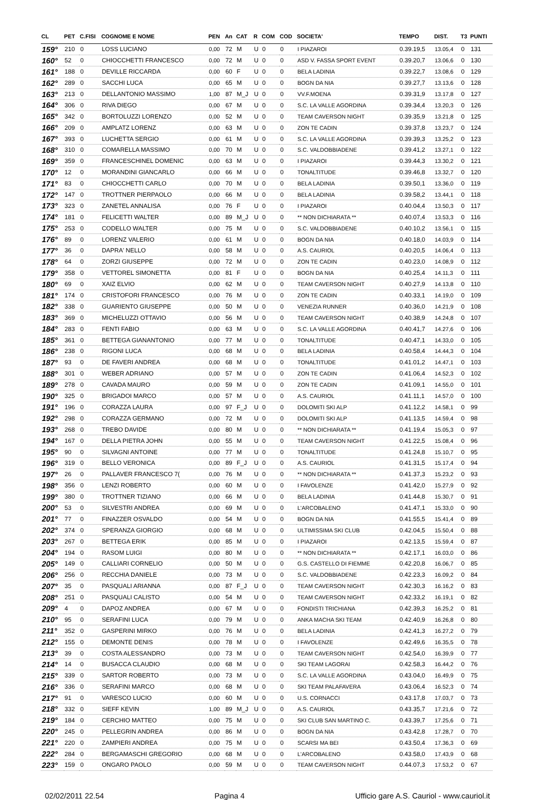| CL | PET | C.FISI | COGNOME E NOME | PEN | An | CAT | R | COM | COD | SOCIETA' | TEMPO | DIST. | T3 | PUNTI |
| --- | --- | --- | --- | --- | --- | --- | --- | --- | --- | --- | --- | --- | --- | --- |
| 159° | 210 | 0 | LOSS LUCIANO | 0,00 | 72 | M | U | 0 | 0 | I PIAZAROI | 0.39.19,5 | 13.05,4 | 0 | 131 |
| 160° | 52 | 0 | CHIOCCHETTI FRANCESCO | 0,00 | 72 | M | U | 0 | 0 | ASD V. FASSA SPORT EVENT | 0.39.20,7 | 13.06,6 | 0 | 130 |
| 161° | 188 | 0 | DEVILLE RICCARDA | 0,00 | 60 | F | U | 0 | 0 | BELA LADINIA | 0.39.22,7 | 13.08,6 | 0 | 129 |
| 162° | 289 | 0 | SACCHI LUCA | 0,00 | 65 | M | U | 0 | 0 | BOGN DA NIA | 0.39.27,7 | 13.13,6 | 0 | 128 |
| 163° | 213 | 0 | DELLANTONIO MASSIMO | 1,00 | 87 | M_J | U | 0 | 0 | VV.F.MOENA | 0.39.31,9 | 13.17,8 | 0 | 127 |
| 164° | 306 | 0 | RIVA DIEGO | 0,00 | 67 | M | U | 0 | 0 | S.C. LA VALLE AGORDINA | 0.39.34,4 | 13.20,3 | 0 | 126 |
| 165° | 342 | 0 | BORTOLUZZI LORENZO | 0,00 | 52 | M | U | 0 | 0 | TEAM CAVERSON NIGHT | 0.39.35,9 | 13.21,8 | 0 | 125 |
| 166° | 209 | 0 | AMPLATZ LORENZ | 0,00 | 63 | M | U | 0 | 0 | ZON TE CADIN | 0.39.37,8 | 13.23,7 | 0 | 124 |
| 167° | 393 | 0 | LUCHETTA SERGIO | 0,00 | 61 | M | U | 0 | 0 | S.C. LA VALLE AGORDINA | 0.39.39,3 | 13.25,2 | 0 | 123 |
| 168° | 310 | 0 | COMARELLA MASSIMO | 0,00 | 70 | M | U | 0 | 0 | S.C. VALDOBBIADENE | 0.39.41,2 | 13.27,1 | 0 | 122 |
| 169° | 359 | 0 | FRANCESCHINEL DOMENIC | 0,00 | 63 | M | U | 0 | 0 | I PIAZAROI | 0.39.44,3 | 13.30,2 | 0 | 121 |
| 170° | 12 | 0 | MORANDINI GIANCARLO | 0,00 | 66 | M | U | 0 | 0 | TONALTITUDE | 0.39.46,8 | 13.32,7 | 0 | 120 |
| 171° | 83 | 0 | CHIOCCHETTI CARLO | 0,00 | 70 | M | U | 0 | 0 | BELA LADINIA | 0.39.50,1 | 13.36,0 | 0 | 119 |
| 172° | 147 | 0 | TROTTNER PIERPAOLO | 0,00 | 66 | M | U | 0 | 0 | BELA LADINIA | 0.39.58,2 | 13.44,1 | 0 | 118 |
| 173° | 323 | 0 | ZANETEL ANNALISA | 0,00 | 76 | F | U | 0 | 0 | I PIAZAROI | 0.40.04,4 | 13.50,3 | 0 | 117 |
| 174° | 181 | 0 | FELICETTI WALTER | 0,00 | 89 | M_J | U | 0 | 0 | ** NON DICHIARATA ** | 0.40.07,4 | 13.53,3 | 0 | 116 |
| 175° | 253 | 0 | CODELLO WALTER | 0,00 | 75 | M | U | 0 | 0 | S.C. VALDOBBIADENE | 0.40.10,2 | 13.56,1 | 0 | 115 |
| 176° | 89 | 0 | LORENZ VALERIO | 0,00 | 61 | M | U | 0 | 0 | BOGN DA NIA | 0.40.18,0 | 14.03,9 | 0 | 114 |
| 177° | 36 | 0 | DAPRA' NELLO | 0,00 | 58 | M | U | 0 | 0 | A.S. CAURIOL | 0.40.20,5 | 14.06,4 | 0 | 113 |
| 178° | 64 | 0 | ZORZI GIUSEPPE | 0,00 | 72 | M | U | 0 | 0 | ZON TE CADIN | 0.40.23,0 | 14.08,9 | 0 | 112 |
| 179° | 358 | 0 | VETTOREL SIMONETTA | 0,00 | 81 | F | U | 0 | 0 | BOGN DA NIA | 0.40.25,4 | 14.11,3 | 0 | 111 |
| 180° | 69 | 0 | XAIZ ELVIO | 0,00 | 62 | M | U | 0 | 0 | TEAM CAVERSON NIGHT | 0.40.27,9 | 14.13,8 | 0 | 110 |
| 181° | 174 | 0 | CRISTOFORI FRANCESCO | 0,00 | 76 | M | U | 0 | 0 | ZON TE CADIN | 0.40.33,1 | 14.19,0 | 0 | 109 |
| 182° | 338 | 0 | GUARIENTO GIUSEPPE | 0,00 | 50 | M | U | 0 | 0 | VENEZIA RUNNER | 0.40.36,0 | 14.21,9 | 0 | 108 |
| 183° | 369 | 0 | MICHELUZZI OTTAVIO | 0,00 | 56 | M | U | 0 | 0 | TEAM CAVERSON NIGHT | 0.40.38,9 | 14.24,8 | 0 | 107 |
| 184° | 283 | 0 | FENTI FABIO | 0,00 | 63 | M | U | 0 | 0 | S.C. LA VALLE AGORDINA | 0.40.41,7 | 14.27,6 | 0 | 106 |
| 185° | 361 | 0 | BETTEGA GIANANTONIO | 0,00 | 77 | M | U | 0 | 0 | TONALTITUDE | 0.40.47,1 | 14.33,0 | 0 | 105 |
| 186° | 238 | 0 | RIGONI LUCA | 0,00 | 68 | M | U | 0 | 0 | BELA LADINIA | 0.40.58,4 | 14.44,3 | 0 | 104 |
| 187° | 93 | 0 | DE FAVERI ANDREA | 0,00 | 68 | M | U | 0 | 0 | TONALTITUDE | 0.41.01,2 | 14.47,1 | 0 | 103 |
| 188° | 301 | 0 | WEBER ADRIANO | 0,00 | 57 | M | U | 0 | 0 | ZON TE CADIN | 0.41.06,4 | 14.52,3 | 0 | 102 |
| 189° | 278 | 0 | CAVADA MAURO | 0,00 | 59 | M | U | 0 | 0 | ZON TE CADIN | 0.41.09,1 | 14.55,0 | 0 | 101 |
| 190° | 325 | 0 | BRIGADOI MARCO | 0,00 | 57 | M | U | 0 | 0 | A.S. CAURIOL | 0.41.11,1 | 14.57,0 | 0 | 100 |
| 191° | 196 | 0 | CORAZZA LAURA | 0,00 | 97 | F_J | U | 0 | 0 | DOLOMITI SKI ALP | 0.41.12,2 | 14.58,1 | 0 | 99 |
| 192° | 298 | 0 | CORAZZA GERMANO | 0,00 | 72 | M | U | 0 | 0 | DOLOMITI SKI ALP | 0.41.13,5 | 14.59,4 | 0 | 98 |
| 193° | 268 | 0 | TREBO DAVIDE | 0,00 | 80 | M | U | 0 | 0 | ** NON DICHIARATA ** | 0.41.19,4 | 15.05,3 | 0 | 97 |
| 194° | 167 | 0 | DELLA PIETRA JOHN | 0,00 | 55 | M | U | 0 | 0 | TEAM CAVERSON NIGHT | 0.41.22,5 | 15.08,4 | 0 | 96 |
| 195° | 90 | 0 | SILVAGNI ANTOINE | 0,00 | 77 | M | U | 0 | 0 | TONALTITUDE | 0.41.24,8 | 15.10,7 | 0 | 95 |
| 196° | 319 | 0 | BELLO VERONICA | 0,00 | 89 | F_J | U | 0 | 0 | A.S. CAURIOL | 0.41.31,5 | 15.17,4 | 0 | 94 |
| 197° | 26 | 0 | PALLAVER FRANCESCO 7( | 0,00 | 76 | M | U | 0 | 0 | ** NON DICHIARATA ** | 0.41.37,3 | 15.23,2 | 0 | 93 |
| 198° | 356 | 0 | LENZI ROBERTO | 0,00 | 60 | M | U | 0 | 0 | I FAVOLENZE | 0.41.42,0 | 15.27,9 | 0 | 92 |
| 199° | 380 | 0 | TROTTNER TIZIANO | 0,00 | 66 | M | U | 0 | 0 | BELA LADINIA | 0.41.44,8 | 15.30,7 | 0 | 91 |
| 200° | 53 | 0 | SILVESTRI ANDREA | 0,00 | 69 | M | U | 0 | 0 | L'ARCOBALENO | 0.41.47,1 | 15.33,0 | 0 | 90 |
| 201° | 77 | 0 | FINAZZER OSVALDO | 0,00 | 54 | M | U | 0 | 0 | BOGN DA NIA | 0.41.55,5 | 15.41,4 | 0 | 89 |
| 202° | 374 | 0 | SPERANZA GIORGIO | 0,00 | 68 | M | U | 0 | 0 | ULTIMISSIMA SKI CLUB | 0.42.04,5 | 15.50,4 | 0 | 88 |
| 203° | 267 | 0 | BETTEGA ERIK | 0,00 | 85 | M | U | 0 | 0 | I PIAZAROI | 0.42.13,5 | 15.59,4 | 0 | 87 |
| 204° | 194 | 0 | RASOM LUIGI | 0,00 | 80 | M | U | 0 | 0 | ** NON DICHIARATA ** | 0.42.17,1 | 16.03,0 | 0 | 86 |
| 205° | 149 | 0 | CALLIARI CORNELIO | 0,00 | 50 | M | U | 0 | 0 | G.S. CASTELLO DI FIEMME | 0.42.20,8 | 16.06,7 | 0 | 85 |
| 206° | 256 | 0 | RECCHIA DANIELE | 0,00 | 73 | M | U | 0 | 0 | S.C. VALDOBBIADENE | 0.42.23,3 | 16.09,2 | 0 | 84 |
| 207° | 35 | 0 | PASQUALI ARIANNA | 0,00 | 87 | F_J | U | 0 | 0 | TEAM CAVERSON NIGHT | 0.42.30,3 | 16.16,2 | 0 | 83 |
| 208° | 251 | 0 | PASQUALI CALISTO | 0,00 | 54 | M | U | 0 | 0 | TEAM CAVERSON NIGHT | 0.42.33,2 | 16.19,1 | 0 | 82 |
| 209° | 4 | 0 | DAPOZ ANDREA | 0,00 | 67 | M | U | 0 | 0 | FONDISTI TRICHIANA | 0.42.39,3 | 16.25,2 | 0 | 81 |
| 210° | 95 | 0 | SERAFINI LUCA | 0,00 | 79 | M | U | 0 | 0 | ANKA MACHA SKI TEAM | 0.42.40,9 | 16.26,8 | 0 | 80 |
| 211° | 352 | 0 | GASPERINI MIRKO | 0,00 | 76 | M | U | 0 | 0 | BELA LADINIA | 0.42.41,3 | 16.27,2 | 0 | 79 |
| 212° | 155 | 0 | DEMONTE DENIS | 0,00 | 78 | M | U | 0 | 0 | I FAVOLENZE | 0.42.49,6 | 16.35,5 | 0 | 78 |
| 213° | 39 | 0 | COSTA ALESSANDRO | 0,00 | 73 | M | U | 0 | 0 | TEAM CAVERSON NIGHT | 0.42.54,0 | 16.39,9 | 0 | 77 |
| 214° | 14 | 0 | BUSACCA CLAUDIO | 0,00 | 68 | M | U | 0 | 0 | SKI TEAM LAGORAI | 0.42.58,3 | 16.44,2 | 0 | 76 |
| 215° | 339 | 0 | SARTOR ROBERTO | 0,00 | 73 | M | U | 0 | 0 | S.C. LA VALLE AGORDINA | 0.43.04,0 | 16.49,9 | 0 | 75 |
| 216° | 336 | 0 | SERAFINI MARCO | 0,00 | 68 | M | U | 0 | 0 | SKI TEAM PALAFAVERA | 0.43.06,4 | 16.52,3 | 0 | 74 |
| 217° | 91 | 0 | VARESCO LUCIO | 0,00 | 60 | M | U | 0 | 0 | U.S. CORNACCI | 0.43.17,8 | 17.03,7 | 0 | 73 |
| 218° | 332 | 0 | SIEFF KEVIN | 1,00 | 89 | M_J | U | 0 | 0 | A.S. CAURIOL | 0.43.35,7 | 17.21,6 | 0 | 72 |
| 219° | 184 | 0 | CERCHIO MATTEO | 0,00 | 75 | M | U | 0 | 0 | SKI CLUB SAN MARTINO C. | 0.43.39,7 | 17.25,6 | 0 | 71 |
| 220° | 245 | 0 | PELLEGRIN ANDREA | 0,00 | 86 | M | U | 0 | 0 | BOGN DA NIA | 0.43.42,8 | 17.28,7 | 0 | 70 |
| 221° | 220 | 0 | ZAMPIERI ANDREA | 0,00 | 75 | M | U | 0 | 0 | SCARSI MA BEI | 0.43.50,4 | 17.36,3 | 0 | 69 |
| 222° | 284 | 0 | BERGAMASCHI GREGORIO | 0,00 | 68 | M | U | 0 | 0 | L'ARCOBALENO | 0.43.58,0 | 17.43,9 | 0 | 68 |
| 223° | 159 | 0 | ONGARO PAOLO | 0,00 | 59 | M | U | 0 | 0 | TEAM CAVERSON NIGHT | 0.44.07,3 | 17.53,2 | 0 | 67 |
02/02/2011 22.54 Pagina 4 Ufficio gare A.S. Cauriol - www.cauriol.it